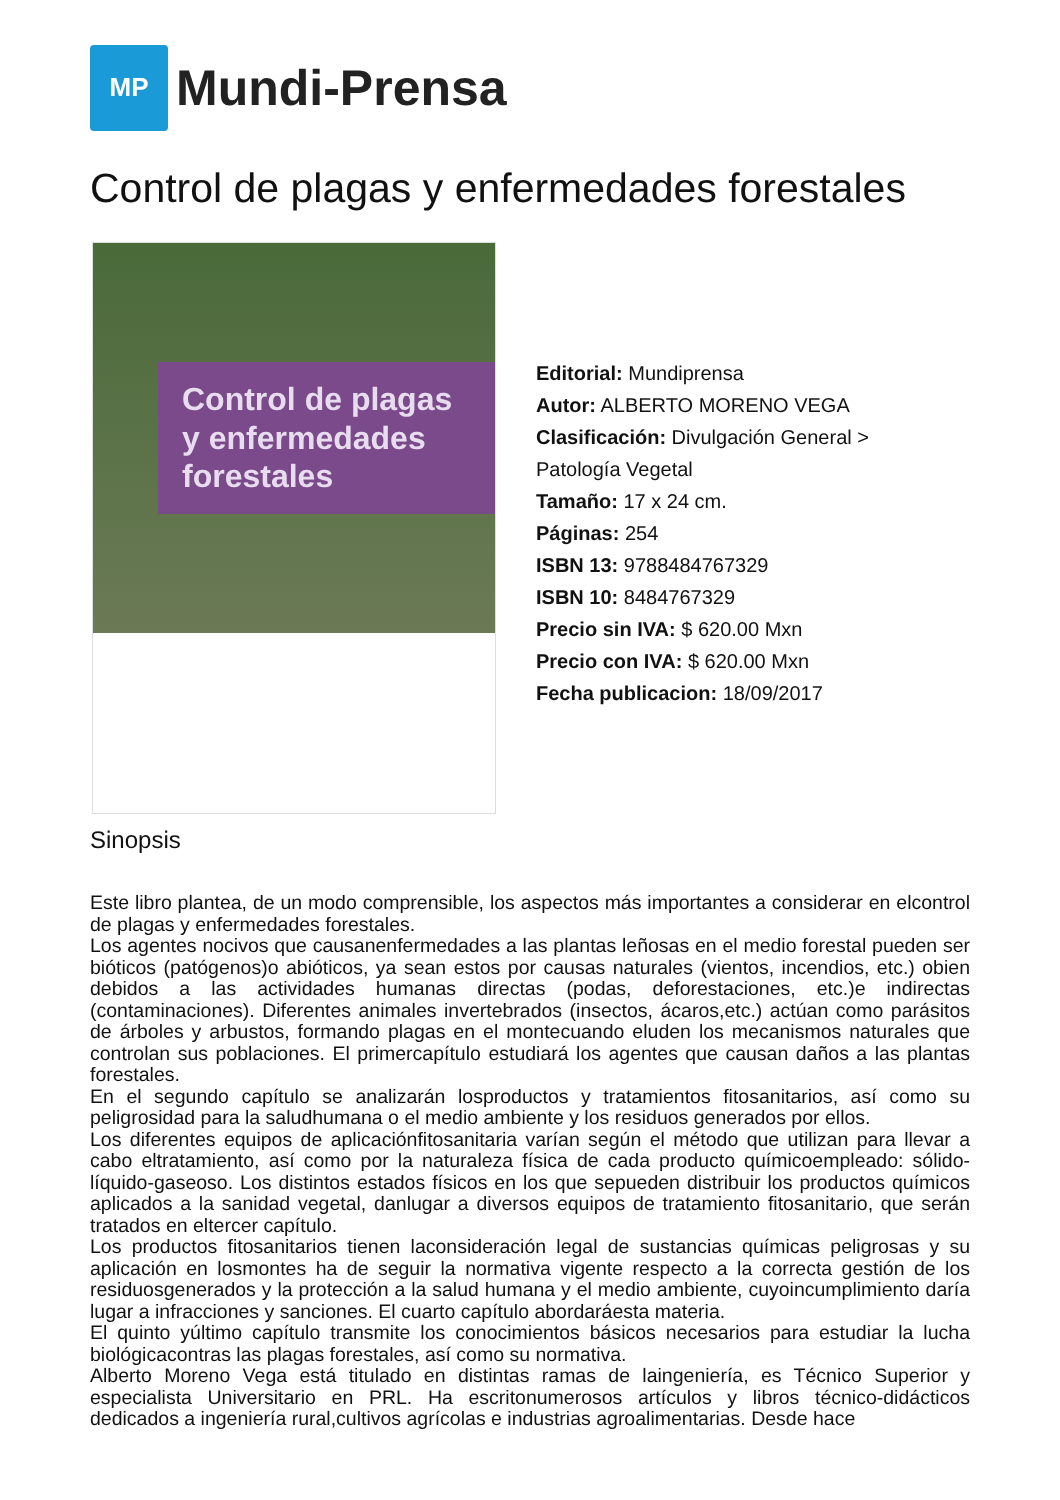MP
Mundi-Prensa
Control de plagas y enfermedades forestales
Control de plagas y enfermedades forestales
Editorial: Mundiprensa
Autor: ALBERTO MORENO VEGA
Clasificación: Divulgación General >
Patología Vegetal
Tamaño: 17 x 24 cm.
Páginas: 254
ISBN 13: 9788484767329
ISBN 10: 8484767329
Precio sin IVA: $ 620.00 Mxn
Precio con IVA: $ 620.00 Mxn
Fecha publicacion: 18/09/2017
Sinopsis
Este libro plantea, de un modo comprensible, los aspectos más importantes a considerar en elcontrol de plagas y enfermedades forestales.
Los agentes nocivos que causanenfermedades a las plantas leñosas en el medio forestal pueden ser bióticos (patógenos)o abióticos, ya sean estos por causas naturales (vientos, incendios, etc.) obien debidos a las actividades humanas directas (podas, deforestaciones, etc.)e indirectas (contaminaciones). Diferentes animales invertebrados (insectos, ácaros,etc.) actúan como parásitos de árboles y arbustos, formando plagas en el montecuando eluden los mecanismos naturales que controlan sus poblaciones. El primercapítulo estudiará los agentes que causan daños a las plantas forestales.
En el segundo capítulo se analizarán losproductos y tratamientos fitosanitarios, así como su peligrosidad para la saludhumana o el medio ambiente y los residuos generados por ellos.
Los diferentes equipos de aplicaciónfitosanitaria varían según el método que utilizan para llevar a cabo eltratamiento, así como por la naturaleza física de cada producto químicoempleado: sólido-líquido-gaseoso. Los distintos estados físicos en los que sepueden distribuir los productos químicos aplicados a la sanidad vegetal, danlugar a diversos equipos de tratamiento fitosanitario, que serán tratados en eltercer capítulo.
Los productos fitosanitarios tienen laconsideración legal de sustancias químicas peligrosas y su aplicación en losmontes ha de seguir la normativa vigente respecto a la correcta gestión de los residuosgenerados y la protección a la salud humana y el medio ambiente, cuyoincumplimiento daría lugar a infracciones y sanciones. El cuarto capítulo abordaráesta materia.
El quinto yúltimo capítulo transmite los conocimientos básicos necesarios para estudiar la lucha biológicacontras las plagas forestales, así como su normativa.
Alberto Moreno Vega está titulado en distintas ramas de laingeniería, es Técnico Superior y especialista Universitario en PRL. Ha escritonumerosos artículos y libros técnico-didácticos dedicados a ingeniería rural,cultivos agrícolas e industrias agroalimentarias. Desde hace